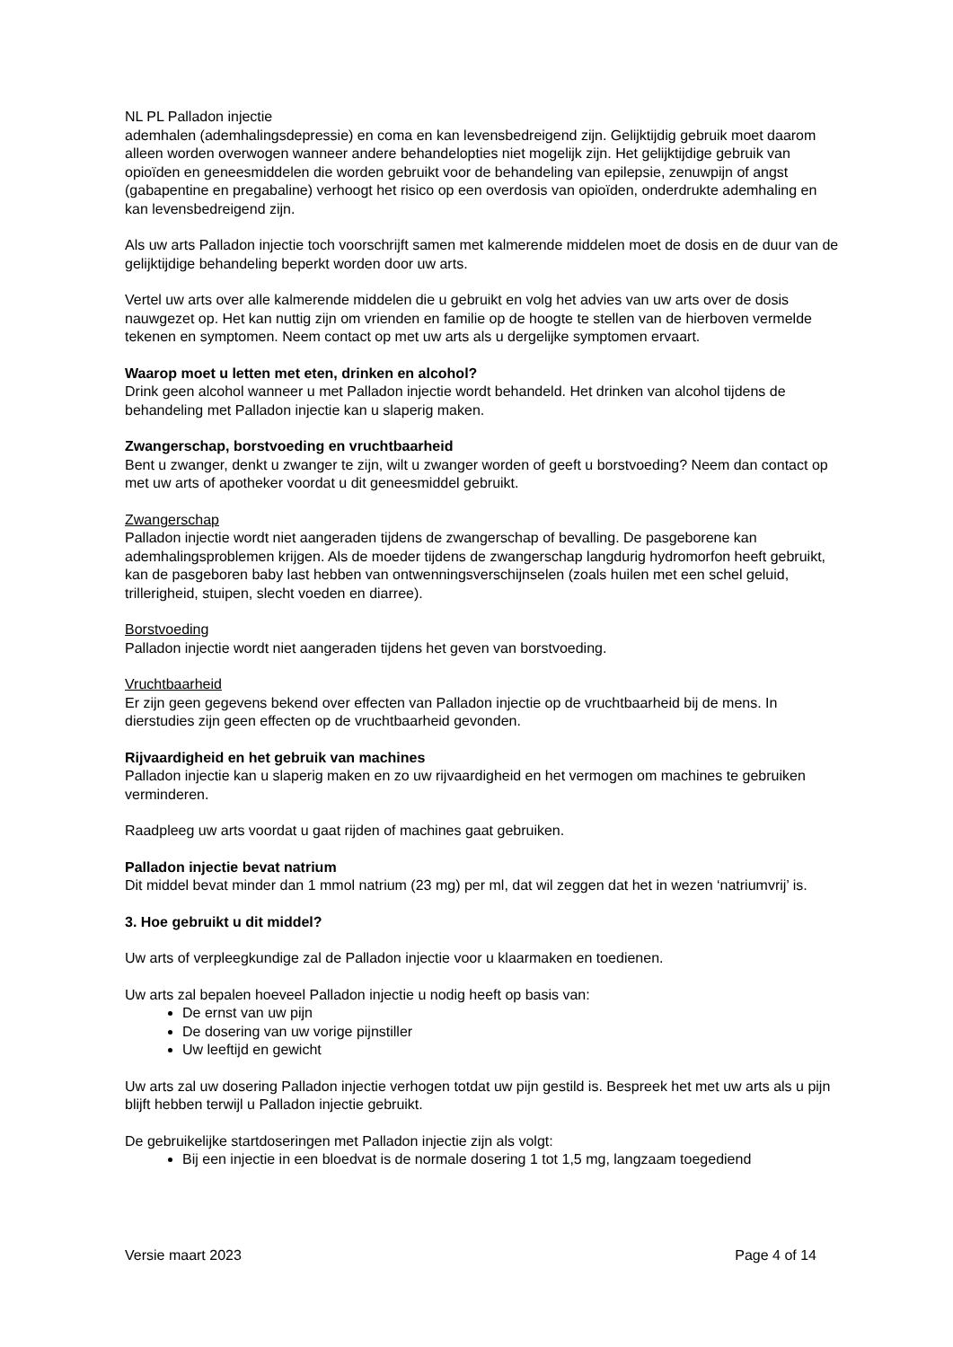NL PL Palladon injectie
ademhalen (ademhalingsdepressie) en coma en kan levensbedreigend zijn. Gelijktijdig gebruik moet daarom alleen worden overwogen wanneer andere behandelopties niet mogelijk zijn. Het gelijktijdige gebruik van opioïden en geneesmiddelen die worden gebruikt voor de behandeling van epilepsie, zenuwpijn of angst (gabapentine en pregabaline) verhoogt het risico op een overdosis van opioïden, onderdrukte ademhaling en kan levensbedreigend zijn.
Als uw arts Palladon injectie toch voorschrijft samen met kalmerende middelen moet de dosis en de duur van de gelijktijdige behandeling beperkt worden door uw arts.
Vertel uw arts over alle kalmerende middelen die u gebruikt en volg het advies van uw arts over de dosis nauwgezet op. Het kan nuttig zijn om vrienden en familie op de hoogte te stellen van de hierboven vermelde tekenen en symptomen. Neem contact op met uw arts als u dergelijke symptomen ervaart.
Waarop moet u letten met eten, drinken en alcohol?
Drink geen alcohol wanneer u met Palladon injectie wordt behandeld. Het drinken van alcohol tijdens de behandeling met Palladon injectie kan u slaperig maken.
Zwangerschap, borstvoeding en vruchtbaarheid
Bent u zwanger, denkt u zwanger te zijn, wilt u zwanger worden of geeft u borstvoeding? Neem dan contact op met uw arts of apotheker voordat u dit geneesmiddel gebruikt.
Zwangerschap
Palladon injectie wordt niet aangeraden tijdens de zwangerschap of bevalling. De pasgeborene kan ademhalingsproblemen krijgen. Als de moeder tijdens de zwangerschap langdurig hydromorfon heeft gebruikt, kan de pasgeboren baby last hebben van ontwenningsverschijnselen (zoals huilen met een schel geluid, trillerigheid, stuipen, slecht voeden en diarree).
Borstvoeding
Palladon injectie wordt niet aangeraden tijdens het geven van borstvoeding.
Vruchtbaarheid
Er zijn geen gegevens bekend over effecten van Palladon injectie op de vruchtbaarheid bij de mens. In dierstudies zijn geen effecten op de vruchtbaarheid gevonden.
Rijvaardigheid en het gebruik van machines
Palladon injectie kan u slaperig maken en zo uw rijvaardigheid en het vermogen om machines te gebruiken verminderen.
Raadpleeg uw arts voordat u gaat rijden of machines gaat gebruiken.
Palladon injectie bevat natrium
Dit middel bevat minder dan 1 mmol natrium (23 mg) per ml, dat wil zeggen dat het in wezen ‘natriumvrij’ is.
3. Hoe gebruikt u dit middel?
Uw arts of verpleegkundige zal de Palladon injectie voor u klaarmaken en toedienen.
Uw arts zal bepalen hoeveel Palladon injectie u nodig heeft op basis van:
De ernst van uw pijn
De dosering van uw vorige pijnstiller
Uw leeftijd en gewicht
Uw arts zal uw dosering Palladon injectie verhogen totdat uw pijn gestild is. Bespreek het met uw arts als u pijn blijft hebben terwijl u Palladon injectie gebruikt.
De gebruikelijke startdoseringen met Palladon injectie zijn als volgt:
Bij een injectie in een bloedvat is de normale dosering 1 tot 1,5 mg, langzaam toegediend
Versie maart 2023 Page 4 of 14